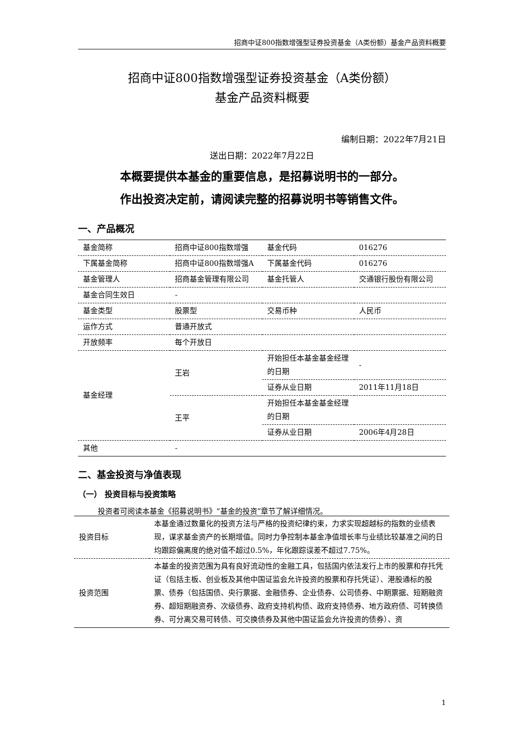招商中证800指数增强型证券投资基金（A类份额）基金产品资料概要
招商中证800指数增强型证券投资基金（A类份额）
基金产品资料概要
编制日期：2022年7月21日
送出日期：2022年7月22日
本概要提供本基金的重要信息，是招募说明书的一部分。
作出投资决定前，请阅读完整的招募说明书等销售文件。
一、产品概况
| 基金简称 | 招商中证800指数增强 | 基金代码 | 016276 |
| 下属基金简称 | 招商中证800指数增强A | 下属基金代码 | 016276 |
| 基金管理人 | 招商基金管理有限公司 | 基金托管人 | 交通银行股份有限公司 |
| 基金合同生效日 | - | | |
| 基金类型 | 股票型 | 交易币种 | 人民币 |
| 运作方式 | 普通开放式 | | |
| 开放频率 | 每个开放日 | | |
| 基金经理 | 王岩 | 开始担任本基金基金经理的日期 | - |
| | | 证券从业日期 | 2011年11月18日 |
| | 王平 | 开始担任本基金基金经理的日期 | |
| | | 证券从业日期 | 2006年4月28日 |
| 其他 | - | | |
二、基金投资与净值表现
（一） 投资目标与投资策略
投资者可阅读本基金《招募说明书》“基金的投资”章节了解详细情况。
| 投资目标 | 本基金通过数量化的投资方法与严格的投资纪律约束，力求实现超越标的指数的业绩表现，谋求基金资产的长期增值。同时力争控制本基金净值增长率与业绩比较基准之间的日均跟踪偏离度的绝对值不超过0.5%，年化跟踪误差不超过7.75%。 |
| 投资范围 | 本基金的投资范围为具有良好流动性的金融工具，包括国内依法发行上市的股票和存托凭证（包括主板、创业板及其他中国证监会允许投资的股票和存托凭证）、港股通标的股票、债券（包括国债、央行票据、金融债券、企业债券、公司债券、中期票据、短期融资券、超短期融资券、次级债券、政府支持机构债、政府支持债券、地方政府债、可转换债券、可分离交易可转债、可交换债券及其他中国证监会允许投资的债券）、资 |
1